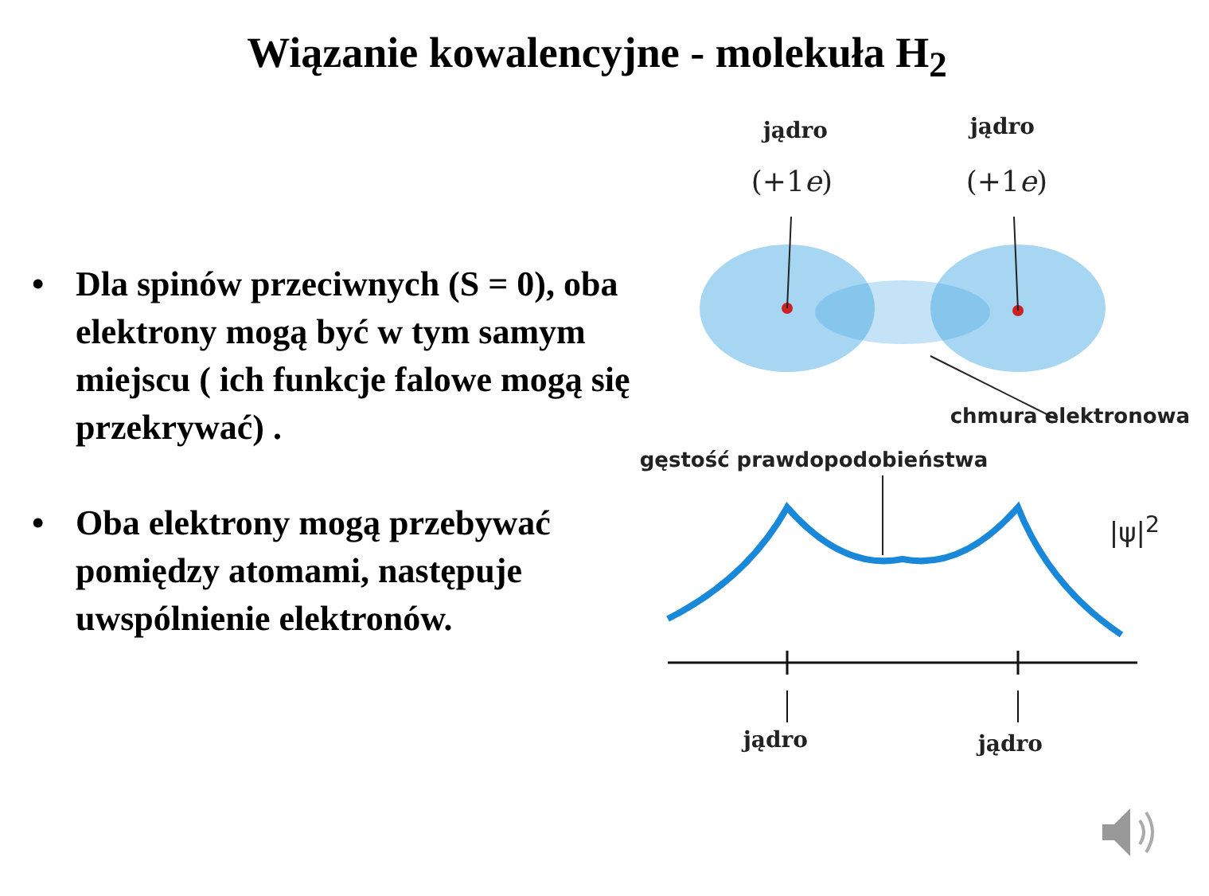Wiązanie kowalencyjne - molekuła H<sub>2</sub>
• Dla spinów przeciwnych (S = 0), oba elektrony mogą być w tym samym miejscu ( ich funkcje falowe mogą się przekrywać) .
• Oba elektrony mogą przebywać pomiędzy atomami, następuje uwspólnienie elektronów.
jądro jądro
(+1e) (+1e)
chmura elektronowa
gęstość prawdopodobieństwa
|ψ|<sup>2</sup>
jądro jądro